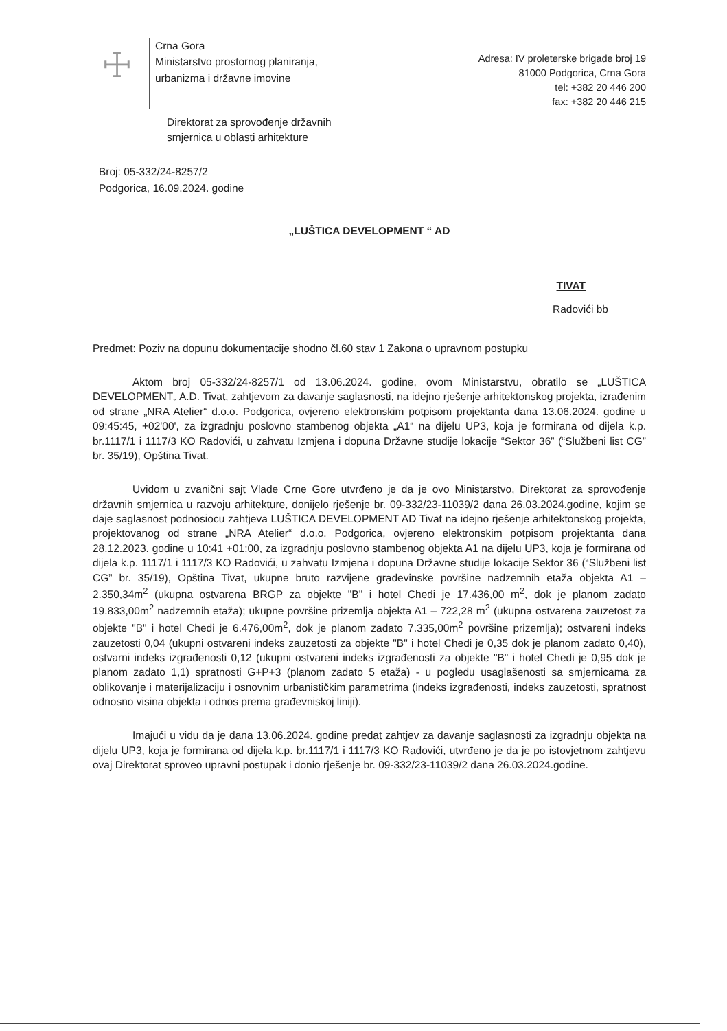☩
Crna Gora
Ministarstvo prostornog planiranja,
urbanizma i državne imovine
Adresa: IV proleterske brigade broj 19
81000 Podgorica, Crna Gora
tel: +382 20 446 200
fax: +382 20 446 215
Direktorat za sprovođenje državnih
smjernica u oblasti arhitekture
Broj: 05-332/24-8257/2
Podgorica, 16.09.2024. godine
„LUŠTICA DEVELOPMENT “ AD
TIVAT
Radovići bb
Predmet: Poziv na dopunu dokumentacije shodno čl.60 stav 1 Zakona o upravnom postupku
Aktom broj 05-332/24-8257/1 od 13.06.2024. godine, ovom Ministarstvu, obratilo se „LUŠTICA DEVELOPMENT„ A.D. Tivat, zahtjevom za davanje saglasnosti, na idejno rješenje arhitektonskog projekta, izrađenim od strane „NRA Atelier“ d.o.o. Podgorica, ovjereno elektronskim potpisom projektanta dana 13.06.2024. godine u 09:45:45, +02'00', za izgradnju poslovno stambenog objekta „A1“ na dijelu UP3, koja je formirana od dijela k.p. br.1117/1 i 1117/3 KO Radovići, u zahvatu Izmjena i dopuna Državne studije lokacije “Sektor 36” (“Službeni list CG” br. 35/19), Opština Tivat.
Uvidom u zvanični sajt Vlade Crne Gore utvrđeno je da je ovo Ministarstvo, Direktorat za sprovođenje državnih smjernica u razvoju arhitekture, donijelo rješenje br. 09-332/23-11039/2 dana 26.03.2024.godine, kojim se daje saglasnost podnosiocu zahtjeva LUŠTICA DEVELOPMENT AD Tivat na idejno rješenje arhitektonskog projekta, projektovanog od strane „NRA Atelier“ d.o.o. Podgorica, ovjereno elektronskim potpisom projektanta dana 28.12.2023. godine u 10:41 +01:00, za izgradnju poslovno stambenog objekta A1 na dijelu UP3, koja je formirana od dijela k.p. 1117/1 i 1117/3 KO Radovići, u zahvatu Izmjena i dopuna Državne studije lokacije Sektor 36 (“Službeni list CG” br. 35/19), Opština Tivat, ukupne bruto razvijene građevinske površine nadzemnih etaža objekta A1 – 2.350,34m<sup>2</sup> (ukupna ostvarena BRGP za objekte "B" i hotel Chedi je 17.436,00 m<sup>2</sup>, dok je planom zadato 19.833,00m<sup>2</sup> nadzemnih etaža); ukupne površine prizemlja objekta A1 – 722,28 m<sup>2</sup> (ukupna ostvarena zauzetost za objekte "B" i hotel Chedi je 6.476,00m<sup>2</sup>, dok je planom zadato 7.335,00m<sup>2</sup> površine prizemlja); ostvareni indeks zauzetosti 0,04 (ukupni ostvareni indeks zauzetosti za objekte "B" i hotel Chedi je 0,35 dok je planom zadato 0,40), ostvarni indeks izgrađenosti 0,12 (ukupni ostvareni indeks izgrađenosti za objekte "B" i hotel Chedi je 0,95 dok je planom zadato 1,1) spratnosti G+P+3 (planom zadato 5 etaža) - u pogledu usaglašenosti sa smjernicama za oblikovanje i materijalizaciju i osnovnim urbanističkim parametrima (indeks izgrađenosti, indeks zauzetosti, spratnost odnosno visina objekta i odnos prema građevniskoj liniji).
Imajući u vidu da je dana 13.06.2024. godine predat zahtjev za davanje saglasnosti za izgradnju objekta na dijelu UP3, koja je formirana od dijela k.p. br.1117/1 i 1117/3 KO Radovići, utvrđeno je da je po istovjetnom zahtjevu ovaj Direktorat sproveo upravni postupak i donio rješenje br. 09-332/23-11039/2 dana 26.03.2024.godine.